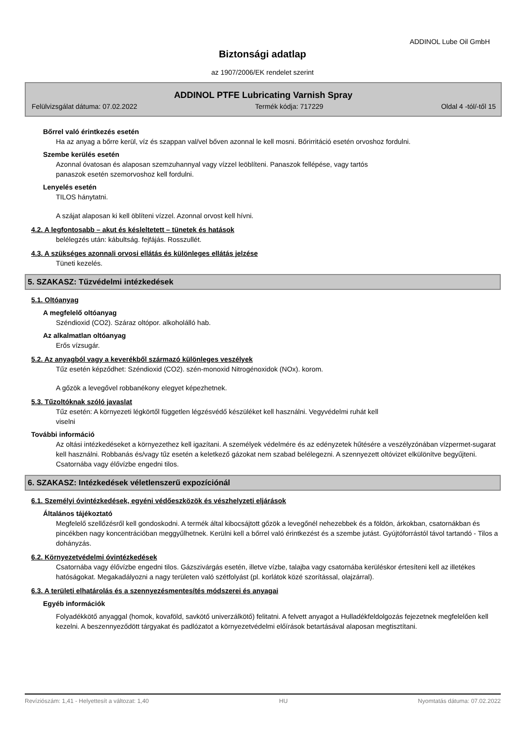ADDINOL Lube Oil GmbH
Biztonsági adatlap
az 1907/2006/EK rendelet szerint
ADDINOL PTFE Lubricating Varnish Spray
Felülvizsgálat dátuma: 07.02.2022 Termék kódja: 717229 Oldal 4 -tól/-től 15
Bőrrel való érintkezés esetén
Ha az anyag a bőrre kerül, víz és szappan val/vel bőven azonnal le kell mosni. Bőrirritáció esetén orvoshoz fordulni.
Szembe kerülés esetén
Azonnal óvatosan és alaposan szemzuhannyal vagy vízzel leöblíteni. Panaszok fellépése, vagy tartós
panaszok esetén szemorvoshoz kell fordulni.
Lenyelés esetén
TILOS hánytatni.
A szájat alaposan ki kell öblíteni vízzel. Azonnal orvost kell hívni.
4.2. A legfontosabb – akut és késleltetett – tünetek és hatások
belélegzés után: kábultság. fejfájás. Rosszullét.
4.3. A szükséges azonnali orvosi ellátás és különleges ellátás jelzése
Tüneti kezelés.
5. SZAKASZ: Tűzvédelmi intézkedések
5.1. Oltóanyag
A megfelelő oltóanyag
Széndioxid (CO2). Száraz oltópor. alkoholálló hab.
Az alkalmatlan oltóanyag
Erős vízsugár.
5.2. Az anyagból vagy a keverékből származó különleges veszélyek
Tűz esetén képződhet: Széndioxid (CO2). szén-monoxid Nitrogénoxidok (NOx). korom.
A gőzök a levegővel robbanékony elegyet képezhetnek.
5.3. Tűzoltóknak szóló javaslat
Tűz esetén: A környezeti légkörtől független légzésvédő készüléket kell használni. Vegyvédelmi ruhát kell
viselni
További információ
Az oltási intézkedéseket a környezethez kell igazítani. A személyek védelmére és az edényzetek hűtésére a veszélyzónában vízpermet-sugarat kell használni. Robbanás és/vagy tűz esetén a keletkező gázokat nem szabad belélegezni. A szennyezett oltóvizet elkülönítve begyűjteni. Csatornába vagy élővízbe engedni tilos.
6. SZAKASZ: Intézkedések véletlenszerű expozíciónál
6.1. Személyi óvintézkedések, egyéni védőeszközök és vészhelyzeti eljárások
Általános tájékoztató
Megfelelő szellőzésről kell gondoskodni. A termék által kibocsájtott gőzök a levegőnél nehezebbek és a földön, árkokban, csatornákban és pincékben nagy koncentrációban meggyűlhetnek. Kerülni kell a bőrrel való érintkezést és a szembe jutást. Gyújtóforrástól távol tartandó - Tilos a dohányzás.
6.2. Környezetvédelmi óvintézkedések
Csatornába vagy élővízbe engedni tilos. Gázszivárgás esetén, illetve vízbe, talajba vagy csatornába kerüléskor értesíteni kell az illetékes hatóságokat. Megakadályozni a nagy területen való szétfolyást (pl. korlátok közé szorítással, olajzárral).
6.3. A területi elhatárolás és a szennyezésmentesítés módszerei és anyagai
Egyéb információk
Folyadékkötő anyaggal (homok, kovaföld, savkötő univerzálkötő) felitatni. A felvett anyagot a Hulladékfeldolgozás fejezetnek megfelelően kell kezelni. A beszennyeződött tárgyakat és padlózatot a környezetvédelmi előírások betartásával alaposan megtisztítani.
Revíziószám: 1,41 - Helyettesít a változat: 1,40 HU Nyomtatás dátuma: 07.02.2022